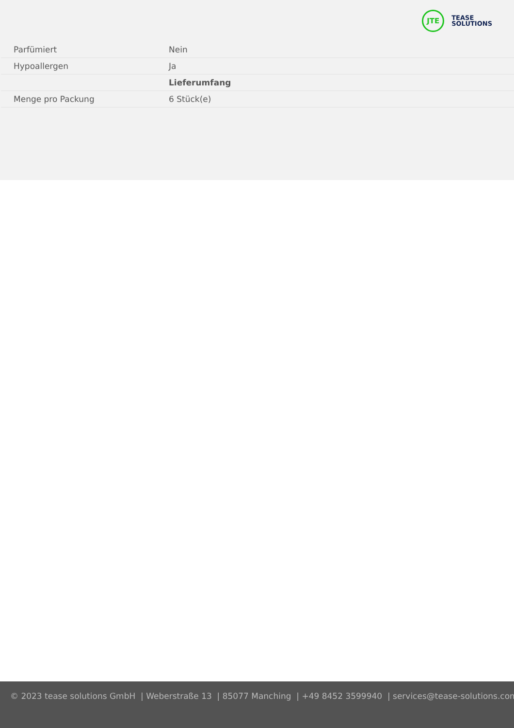JTE
TEASE
SOLUTIONS
| Parfümiert | Nein |
| Hypoallergen | Ja |
| | Lieferumfang |
| Menge pro Packung | 6 Stück(e) |
© 2023 tease solutions GmbH | Weberstraße 13 | 85077 Manching | +49 8452 3599940 | services@tease-solutions.com